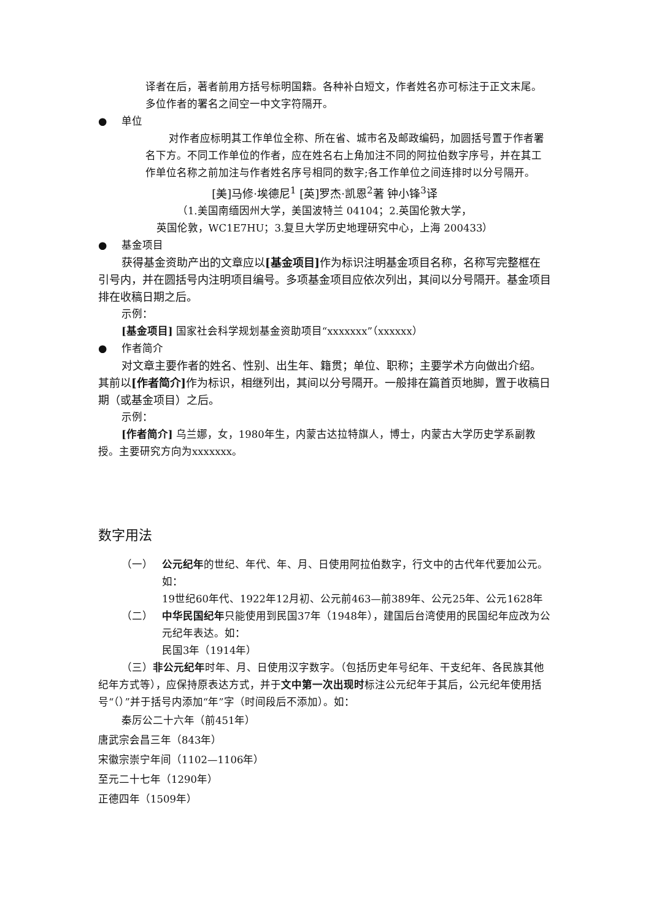译者在后，著者前用方括号标明国籍。各种补白短文，作者姓名亦可标注于正文末尾。多位作者的署名之间空一中文字符隔开。
● 单位
对作者应标明其工作单位全称、所在省、城市名及邮政编码，加圆括号置于作者署名下方。不同工作单位的作者，应在姓名右上角加注不同的阿拉伯数字序号，并在其工作单位名称之前加注与作者姓名序号相同的数字;各工作单位之间连排时以分号隔开。
[美]马修·埃德尼<sup>1</sup> [英]罗杰·凯恩<sup>2</sup>著 钟小锋<sup>3</sup>译
（1.美国南缅因州大学，美国波特兰 04104；2.英国伦敦大学，
英国伦敦，WC1E7HU；3.复旦大学历史地理研究中心，上海 200433）
● 基金项目
获得基金资助产出的文章应以[基金项目] 作为标识注明基金项目名称，名称写完整框在引号内，并在圆括号内注明项目编号。多项基金项目应依次列出，其间以分号隔开。基金项目排在收稿日期之后。
示例：
[基金项目] 国家社会科学规划基金资助项目“xxxxxxx”（xxxxxx）
● 作者简介
对文章主要作者的姓名、性别、出生年、籍贯；单位、职称；主要学术方向做出介绍。其前以[作者简介] 作为标识，相继列出，其间以分号隔开。一般排在篇首页地脚，置于收稿日期（或基金项目）之后。
示例：
[作者简介] 乌兰娜，女，1980年生，内蒙古达拉特旗人，博士，内蒙古大学历史学系副教授。主要研究方向为xxxxxxx。
数字用法
（一） 公元纪年的世纪、年代、年、月、日使用阿拉伯数字，行文中的古代年代要加公元。如：
19世纪60年代、1922年12月初、公元前463—前389年、公元25年、公元1628年
（二） 中华民国纪年只能使用到民国37年（1948年），建国后台湾使用的民国纪年应改为公元纪年表达。如：
民国3年（1914年）
（三）非公元纪年时年、月、日使用汉字数字。（包括历史年号纪年、干支纪年、各民族其他纪年方式等），应保持原表达方式，并于文中第一次出现时标注公元纪年于其后，公元纪年使用括号“（）”并于括号内添加“年”字（时间段后不添加）。如：
秦厉公二十六年（前451年）
唐武宗会昌三年（843年）
宋徽宗崇宁年间（1102—1106年）
至元二十七年（1290年）
正德四年（1509年）